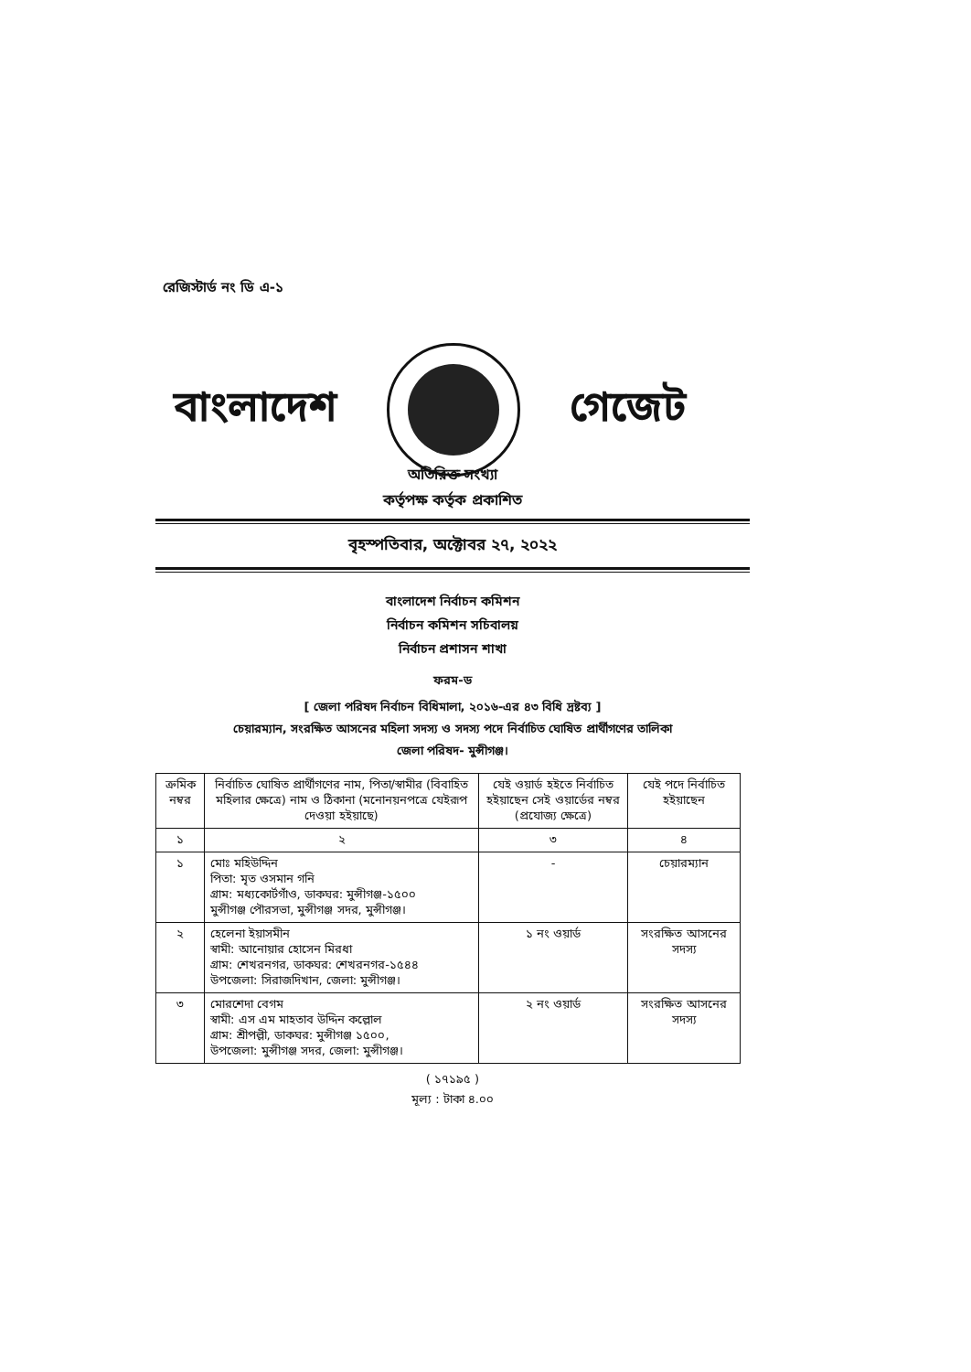রেজিস্টার্ড নং ডি এ-১
বাংলাদেশ গেজেট
অতিরিক্ত সংখ্যা
কর্তৃপক্ষ কর্তৃক প্রকাশিত
বৃহস্পতিবার, অক্টোবর ২৭, ২০২২
বাংলাদেশ নির্বাচন কমিশন
নির্বাচন কমিশন সচিবালয়
নির্বাচন প্রশাসন শাখা
ফরম-ড
[ জেলা পরিষদ নির্বাচন বিধিমালা, ২০১৬-এর ৪৩ বিধি দ্রষ্টব্য ]
চেয়ারম্যান, সংরক্ষিত আসনের মহিলা সদস্য ও সদস্য পদে নির্বাচিত ঘোষিত প্রার্থীগণের তালিকা
জেলা পরিষদ- মুন্সীগঞ্জ।
| ক্রমিক নম্বর | নির্বাচিত ঘোষিত প্রার্থীগণের নাম, পিতা/স্বামীর (বিবাহিত মহিলার ক্ষেত্রে) নাম ও ঠিকানা (মনোনয়নপত্রে যেইরূপ দেওয়া হইয়াছে) | যেই ওয়ার্ড হইতে নির্বাচিত হইয়াছেন সেই ওয়ার্ডের নম্বর (প্রযোজ্য ক্ষেত্রে) | যেই পদে নির্বাচিত হইয়াছেন |
| --- | --- | --- | --- |
| ১ | ২ | ৩ | ৪ |
| ১ | মোঃ মহিউদ্দিন পিতা: মৃত ওসমান গনি গ্রাম: মধ্যকোর্টগাঁও, ডাকঘর: মুন্সীগঞ্জ-১৫০০ মুন্সীগঞ্জ পৌরসভা, মুন্সীগঞ্জ সদর, মুন্সীগঞ্জ। | - | চেয়ারম্যান |
| ২ | হেলেনা ইয়াসমীন স্বামী: আনোয়ার হোসেন মিরধা গ্রাম: শেখরনগর, ডাকঘর: শেখরনগর-১৫৪৪ উপজেলা: সিরাজদিখান, জেলা: মুন্সীগঞ্জ। | ১ নং ওয়ার্ড | সংরক্ষিত আসনের সদস্য |
| ৩ | মোরশেদা বেগম স্বামী: এস এম মাহতাব উদ্দিন কল্লোল গ্রাম: শ্রীপল্লী, ডাকঘর: মুন্সীগঞ্জ ১৫০০, উপজেলা: মুন্সীগঞ্জ সদর, জেলা: মুন্সীগঞ্জ। | ২ নং ওয়ার্ড | সংরক্ষিত আসনের সদস্য |
( ১৭১৯৫ )
মূল্য : টাকা ৪.০০